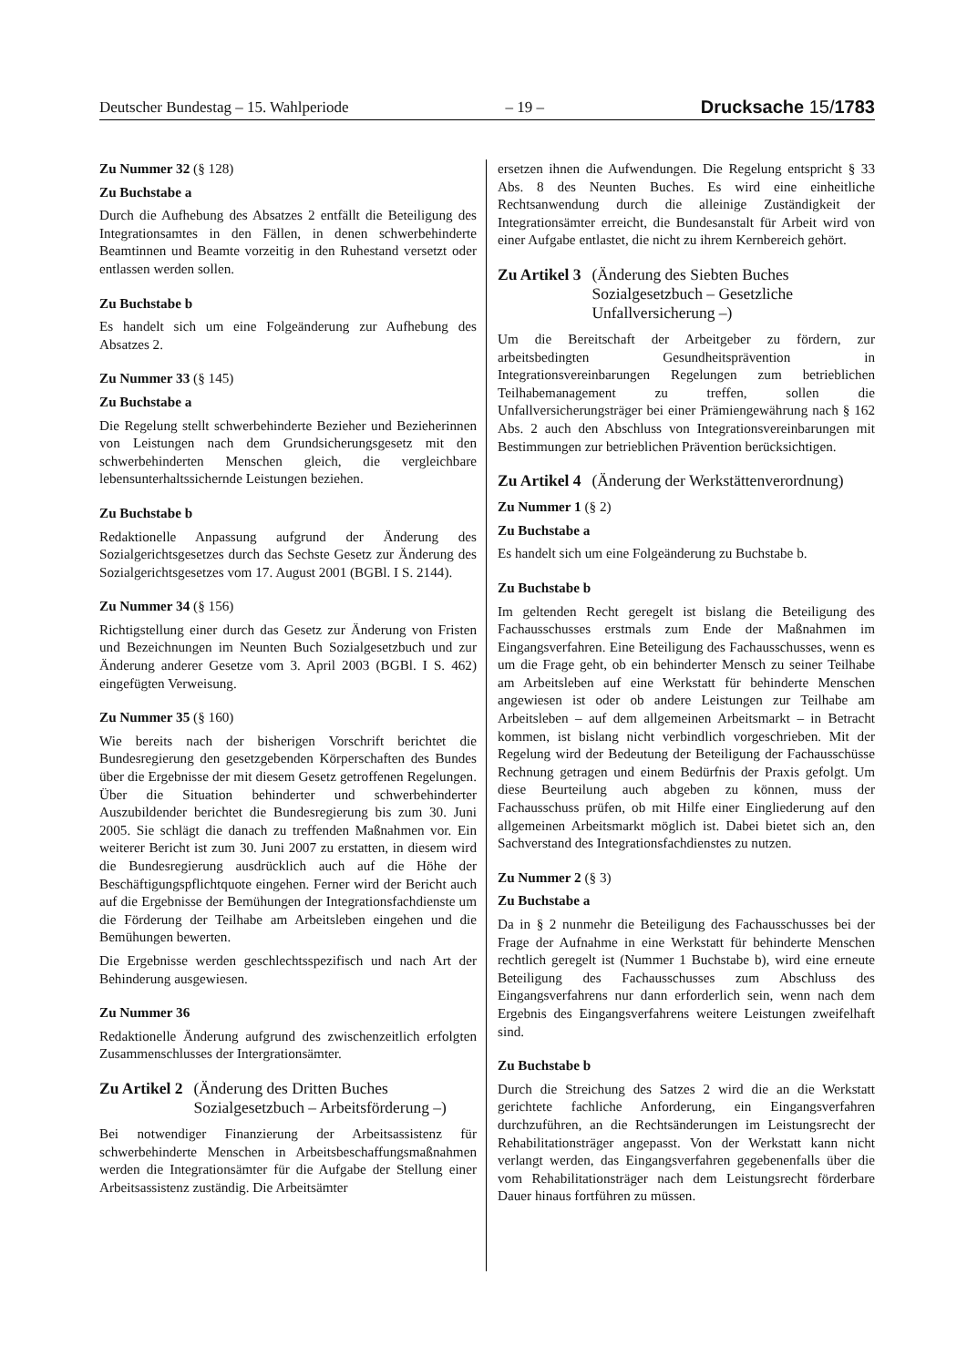Deutscher Bundestag – 15. Wahlperiode – 19 – Drucksache 15/1783
Zu Nummer 32 (§ 128)
Zu Buchstabe a
Durch die Aufhebung des Absatzes 2 entfällt die Beteiligung des Integrationsamtes in den Fällen, in denen schwerbehinderte Beamtinnen und Beamte vorzeitig in den Ruhestand versetzt oder entlassen werden sollen.
Zu Buchstabe b
Es handelt sich um eine Folgeänderung zur Aufhebung des Absatzes 2.
Zu Nummer 33 (§ 145)
Zu Buchstabe a
Die Regelung stellt schwerbehinderte Bezieher und Bezieherinnen von Leistungen nach dem Grundsicherungsgesetz mit den schwerbehinderten Menschen gleich, die vergleichbare lebensunterhaltssichernde Leistungen beziehen.
Zu Buchstabe b
Redaktionelle Anpassung aufgrund der Änderung des Sozialgerichtsgesetzes durch das Sechste Gesetz zur Änderung des Sozialgerichtsgesetzes vom 17. August 2001 (BGBl. I S. 2144).
Zu Nummer 34 (§ 156)
Richtigstellung einer durch das Gesetz zur Änderung von Fristen und Bezeichnungen im Neunten Buch Sozialgesetzbuch und zur Änderung anderer Gesetze vom 3. April 2003 (BGBl. I S. 462) eingefügten Verweisung.
Zu Nummer 35 (§ 160)
Wie bereits nach der bisherigen Vorschrift berichtet die Bundesregierung den gesetzgebenden Körperschaften des Bundes über die Ergebnisse der mit diesem Gesetz getroffenen Regelungen. Über die Situation behinderter und schwerbehinderter Auszubildender berichtet die Bundesregierung bis zum 30. Juni 2005. Sie schlägt die danach zu treffenden Maßnahmen vor. Ein weiterer Bericht ist zum 30. Juni 2007 zu erstatten, in diesem wird die Bundesregierung ausdrücklich auch auf die Höhe der Beschäftigungspflichtquote eingehen. Ferner wird der Bericht auch auf die Ergebnisse der Bemühungen der Integrationsfachdienste um die Förderung der Teilhabe am Arbeitsleben eingehen und die Bemühungen bewerten.
Die Ergebnisse werden geschlechtsspezifisch und nach Art der Behinderung ausgewiesen.
Zu Nummer 36
Redaktionelle Änderung aufgrund des zwischenzeitlich erfolgten Zusammenschlusses der Intergrationsämter.
Zu Artikel 2 (Änderung des Dritten Buches Sozialgesetzbuch – Arbeitsförderung –)
Bei notwendiger Finanzierung der Arbeitsassistenz für schwerbehinderte Menschen in Arbeitsbeschaffungsmaßnahmen werden die Integrationsämter für die Aufgabe der Stellung einer Arbeitsassistenz zuständig. Die Arbeitsämter
ersetzen ihnen die Aufwendungen. Die Regelung entspricht § 33 Abs. 8 des Neunten Buches. Es wird eine einheitliche Rechtsanwendung durch die alleinige Zuständigkeit der Integrationsämter erreicht, die Bundesanstalt für Arbeit wird von einer Aufgabe entlastet, die nicht zu ihrem Kernbereich gehört.
Zu Artikel 3 (Änderung des Siebten Buches Sozialgesetzbuch – Gesetzliche Unfallversicherung –)
Um die Bereitschaft der Arbeitgeber zu fördern, zur arbeitsbedingten Gesundheitsprävention in Integrationsvereinbarungen Regelungen zum betrieblichen Teilhabemanagement zu treffen, sollen die Unfallversicherungsträger bei einer Prämiengewährung nach § 162 Abs. 2 auch den Abschluss von Integrationsvereinbarungen mit Bestimmungen zur betrieblichen Prävention berücksichtigen.
Zu Artikel 4 (Änderung der Werkstättenverordnung)
Zu Nummer 1 (§ 2)
Zu Buchstabe a
Es handelt sich um eine Folgeänderung zu Buchstabe b.
Zu Buchstabe b
Im geltenden Recht geregelt ist bislang die Beteiligung des Fachausschusses erstmals zum Ende der Maßnahmen im Eingangsverfahren. Eine Beteiligung des Fachausschusses, wenn es um die Frage geht, ob ein behinderter Mensch zu seiner Teilhabe am Arbeitsleben auf eine Werkstatt für behinderte Menschen angewiesen ist oder ob andere Leistungen zur Teilhabe am Arbeitsleben – auf dem allgemeinen Arbeitsmarkt – in Betracht kommen, ist bislang nicht verbindlich vorgeschrieben. Mit der Regelung wird der Bedeutung der Beteiligung der Fachausschüsse Rechnung getragen und einem Bedürfnis der Praxis gefolgt. Um diese Beurteilung auch abgeben zu können, muss der Fachausschuss prüfen, ob mit Hilfe einer Eingliederung auf den allgemeinen Arbeitsmarkt möglich ist. Dabei bietet sich an, den Sachverstand des Integrationsfachdienstes zu nutzen.
Zu Nummer 2 (§ 3)
Zu Buchstabe a
Da in § 2 nunmehr die Beteiligung des Fachausschusses bei der Frage der Aufnahme in eine Werkstatt für behinderte Menschen rechtlich geregelt ist (Nummer 1 Buchstabe b), wird eine erneute Beteiligung des Fachausschusses zum Abschluss des Eingangsverfahrens nur dann erforderlich sein, wenn nach dem Ergebnis des Eingangsverfahrens weitere Leistungen zweifelhaft sind.
Zu Buchstabe b
Durch die Streichung des Satzes 2 wird die an die Werkstatt gerichtete fachliche Anforderung, ein Eingangsverfahren durchzuführen, an die Rechtsänderungen im Leistungsrecht der Rehabilitationsträger angepasst. Von der Werkstatt kann nicht verlangt werden, das Eingangsverfahren gegebenenfalls über die vom Rehabilitationsträger nach dem Leistungsrecht förderbare Dauer hinaus fortführen zu müssen.